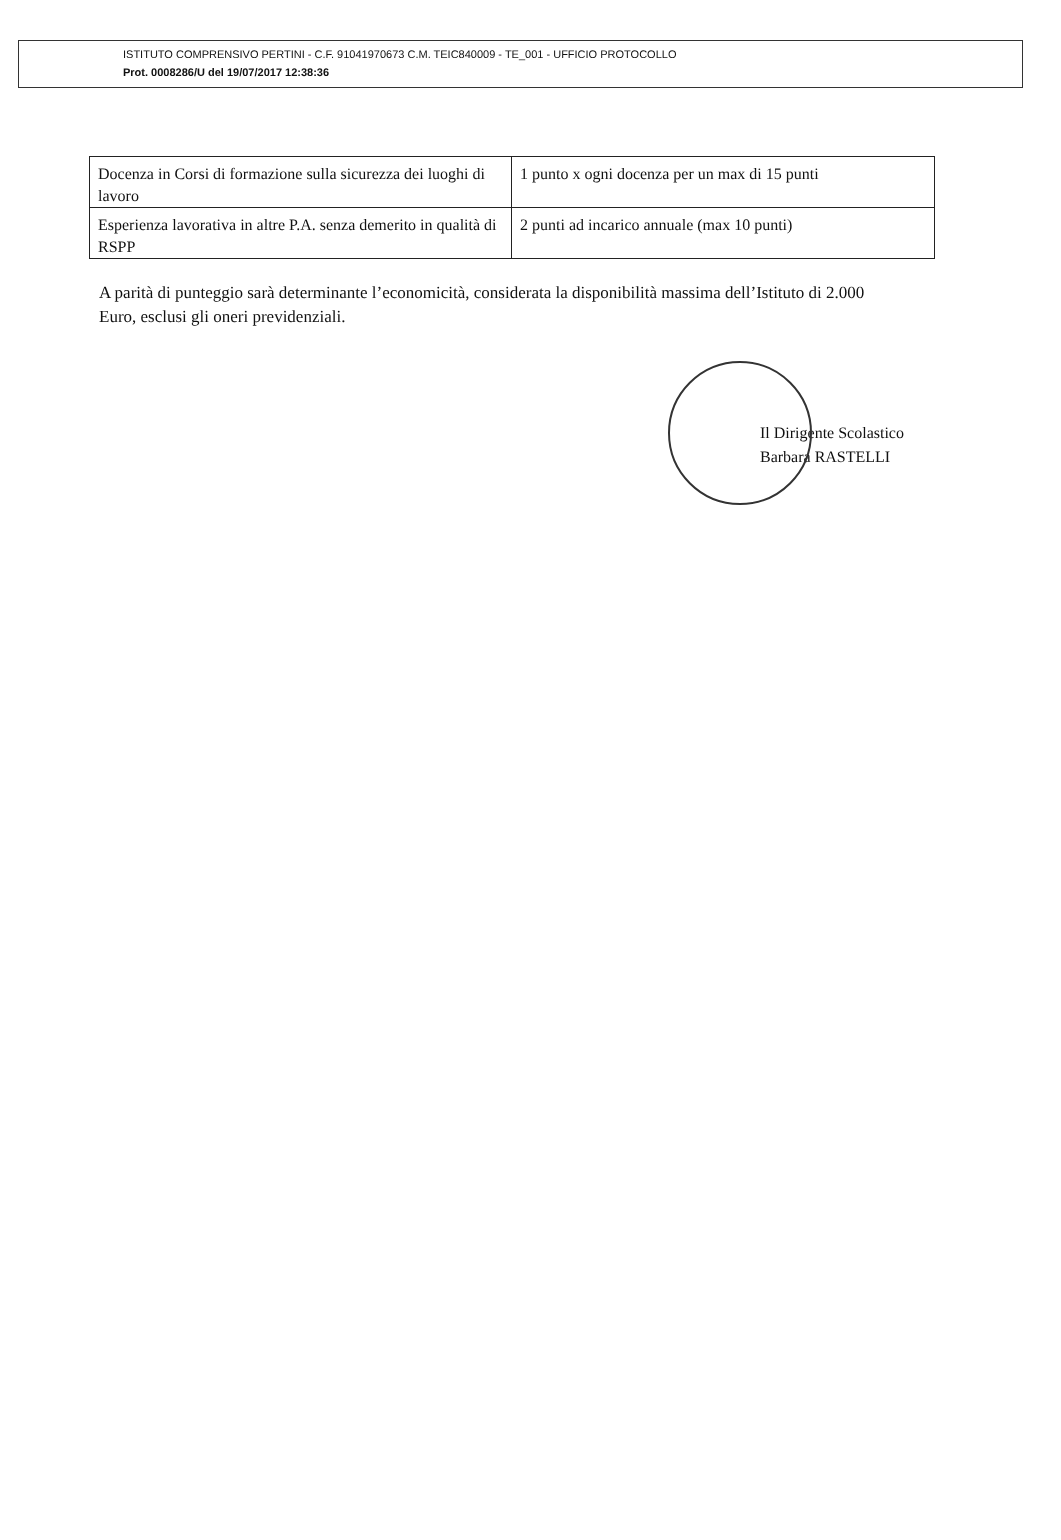ISTITUTO COMPRENSIVO PERTINI - C.F. 91041970673 C.M. TEIC840009 - TE_001 - UFFICIO PROTOCOLLO
Prot. 0008286/U del 19/07/2017 12:38:36
| Docenza in Corsi di formazione sulla sicurezza dei luoghi di lavoro | 1 punto x ogni docenza per un max di 15 punti |
| Esperienza lavorativa in altre P.A. senza demerito in qualità di RSPP | 2 punti ad incarico annuale (max 10 punti) |
A parità di punteggio sarà determinante l’economicità, considerata la disponibilità massima dell’Istituto di 2.000 Euro, esclusi gli oneri previdenziali.
Il Dirigente Scolastico
Barbara RASTELLI